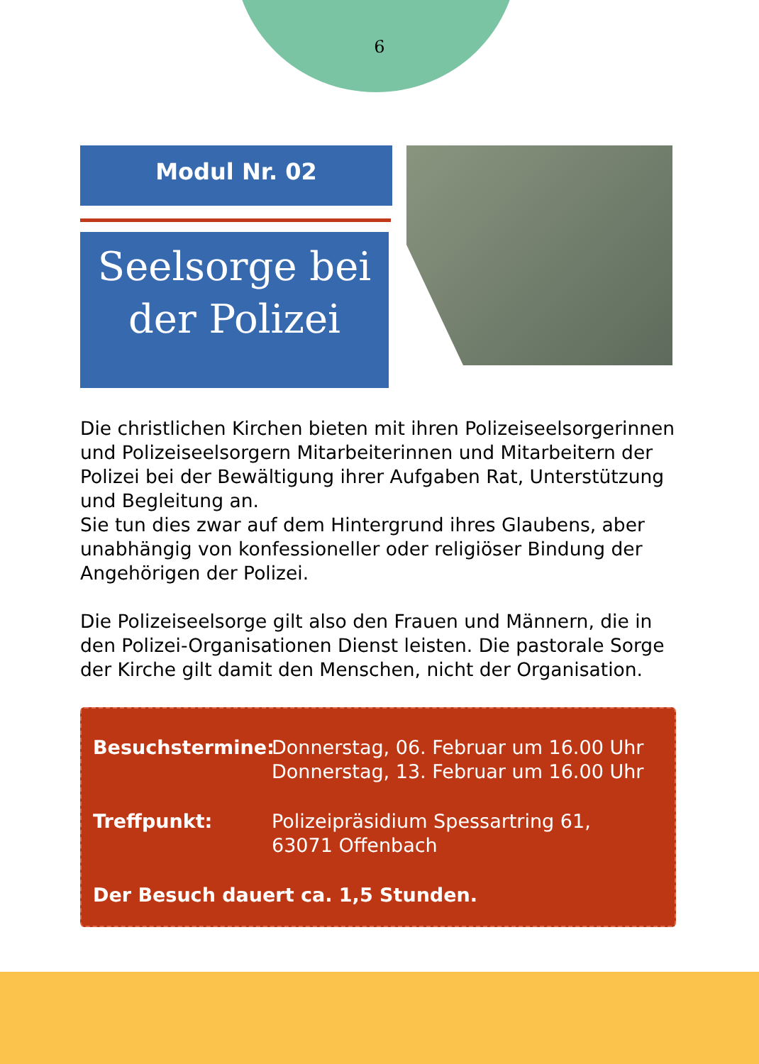6
Modul Nr. 02
Seelsorge bei der Polizei
Die christlichen Kirchen bieten mit ihren Polizeiseelsorgerinnen und Polizeiseelsorgern Mitarbeiterinnen und Mitarbeitern der Polizei bei der Bewältigung ihrer Aufgaben Rat, Unterstützung und Begleitung an.
Sie tun dies zwar auf dem Hintergrund ihres Glaubens, aber unabhängig von konfessioneller oder religiöser Bindung der Angehörigen der Polizei.
Die Polizeiseelsorge gilt also den Frauen und Männern, die in den Polizei-Organisationen Dienst leisten. Die pastorale Sorge der Kirche gilt damit den Menschen, nicht der Organisation.
Besuchstermine: Donnerstag, 06. Februar um 16.00 Uhr
Donnerstag, 13. Februar um 16.00 Uhr
Treffpunkt: Polizeipräsidium Spessartring 61,
63071 Offenbach
Der Besuch dauert ca. 1,5 Stunden.